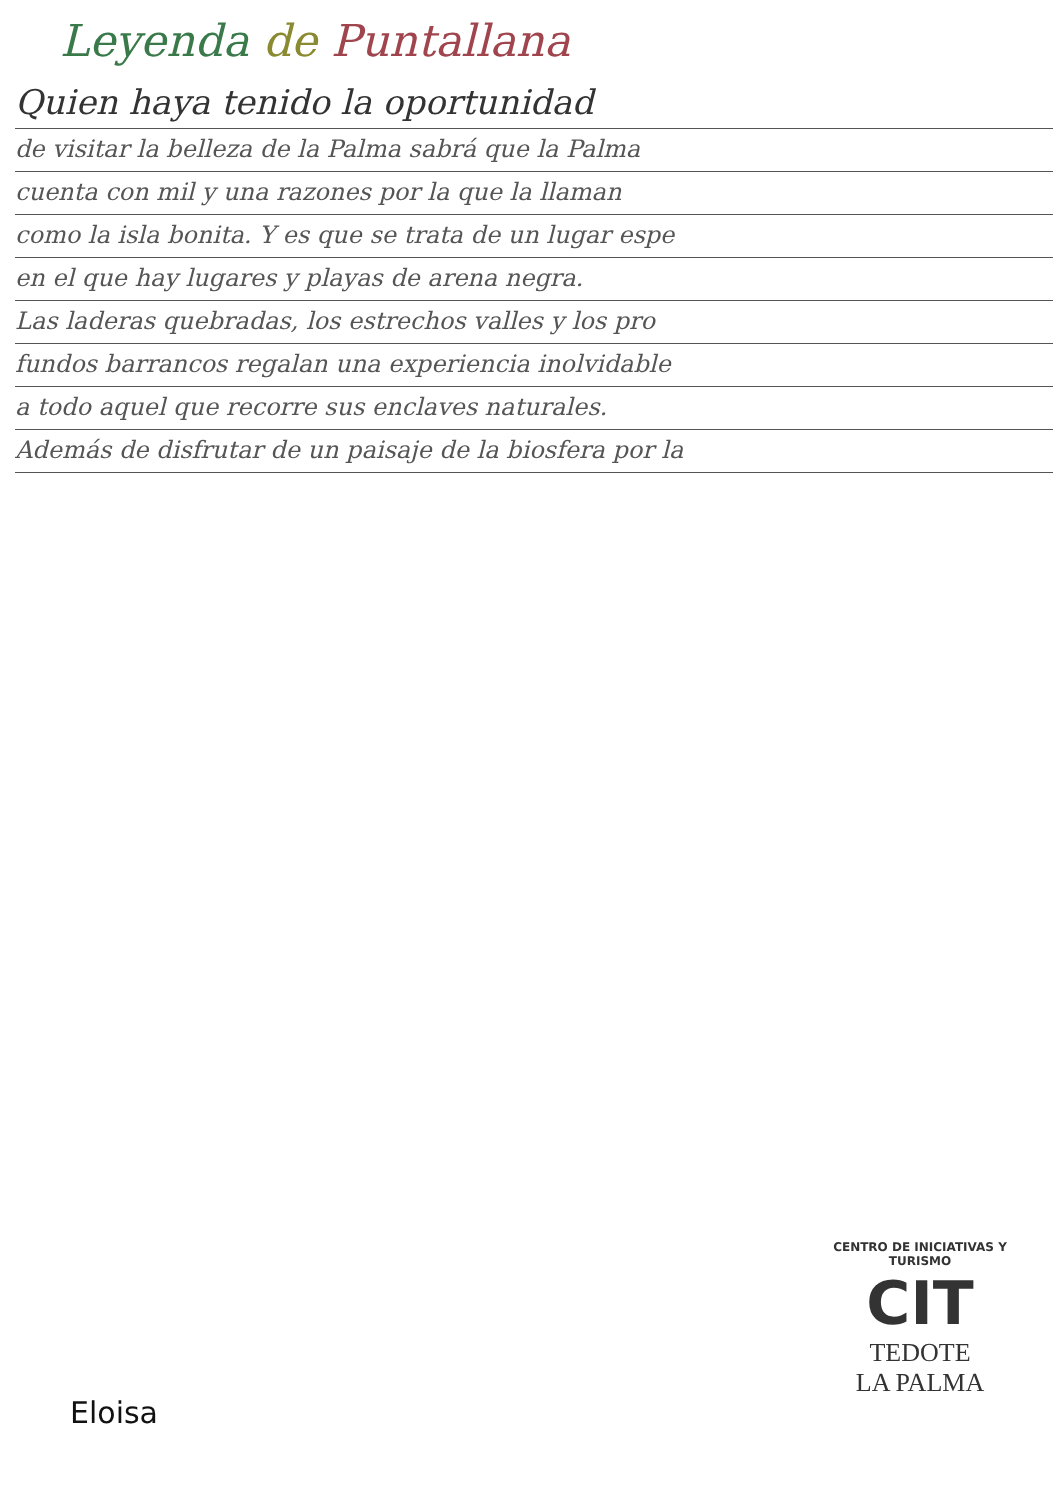Leyenda de Puntallana
Quien haya tenido la oportunidad
de visitar la belleza de la Palma sabrá que la Palma
cuenta con mil y una razones por la que la llaman
como la isla bonita. Y es que se trata de un lugar espe
en el que hay lugares y playas de arena negra.
Las laderas quebradas, los estrechos valles y los pro
fundos barrancos regalan una experiencia inolvidable
a todo aquel que recorre sus enclaves naturales.
Además de disfrutar de un paisaje de la biosfera por la
Eloisa
CENTRO DE INICIATIVAS Y TURISMO
CIT
TEDOTE
LA PALMA